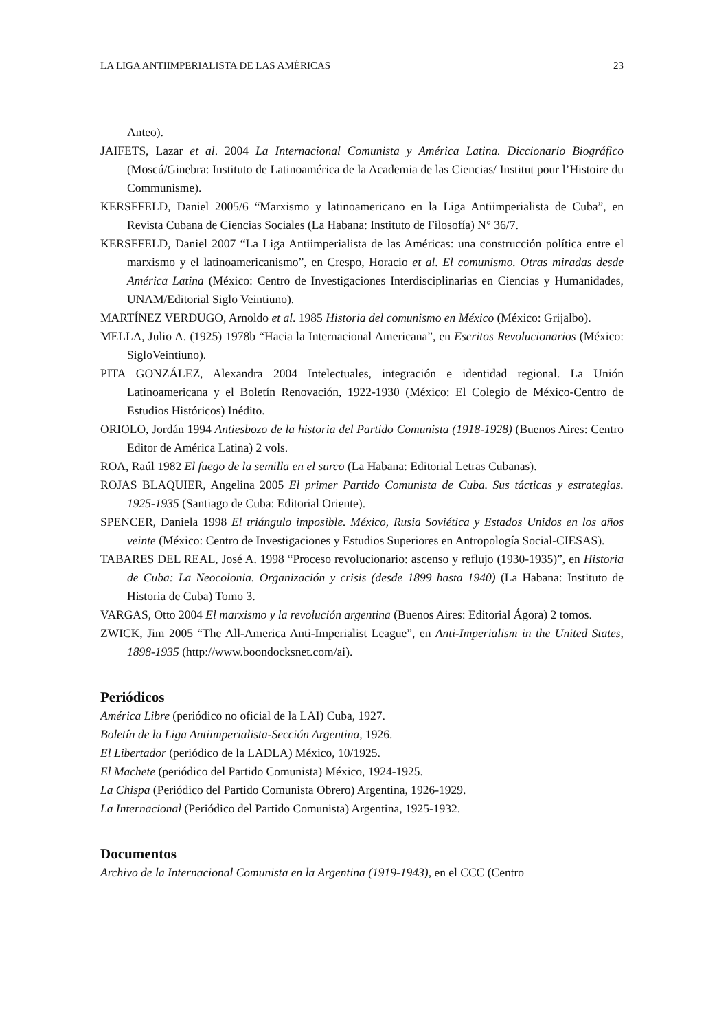LA LIGA ANTIIMPERIALISTA DE LAS AMÉRICAS 23
Anteo).
JAIFETS, Lazar et al. 2004 La Internacional Comunista y América Latina. Diccionario Biográfico (Moscú/Ginebra: Instituto de Latinoamérica de la Academia de las Ciencias/ Institut pour l’Histoire du Communisme).
KERSFFELD, Daniel 2005/6 “Marxismo y latinoamericano en la Liga Antiimperialista de Cuba”, en Revista Cubana de Ciencias Sociales (La Habana: Instituto de Filosofía) N° 36/7.
KERSFFELD, Daniel 2007 “La Liga Antiimperialista de las Américas: una construcción política entre el marxismo y el latinoamericanismo”, en Crespo, Horacio et al. El comunismo. Otras miradas desde América Latina (México: Centro de Investigaciones Interdisciplinarias en Ciencias y Humanidades, UNAM/Editorial Siglo Veintiuno).
MARTÍNEZ VERDUGO, Arnoldo et al. 1985 Historia del comunismo en México (México: Grijalbo).
MELLA, Julio A. (1925) 1978b “Hacia la Internacional Americana”, en Escritos Revolucionarios (México: SigloVeintiuno).
PITA GONZÁLEZ, Alexandra 2004 Intelectuales, integración e identidad regional. La Unión Latinoamericana y el Boletín Renovación, 1922-1930 (México: El Colegio de México-Centro de Estudios Históricos) Inédito.
ORIOLO, Jordán 1994 Antiesbozo de la historia del Partido Comunista (1918-1928) (Buenos Aires: Centro Editor de América Latina) 2 vols.
ROA, Raúl 1982 El fuego de la semilla en el surco (La Habana: Editorial Letras Cubanas).
ROJAS BLAQUIER, Angelina 2005 El primer Partido Comunista de Cuba. Sus tácticas y estrategias. 1925-1935 (Santiago de Cuba: Editorial Oriente).
SPENCER, Daniela 1998 El triángulo imposible. México, Rusia Soviética y Estados Unidos en los años veinte (México: Centro de Investigaciones y Estudios Superiores en Antropología Social-CIESAS).
TABARES DEL REAL, José A. 1998 “Proceso revolucionario: ascenso y reflujo (1930-1935)”, en Historia de Cuba: La Neocolonia. Organización y crisis (desde 1899 hasta 1940) (La Habana: Instituto de Historia de Cuba) Tomo 3.
VARGAS, Otto 2004 El marxismo y la revolución argentina (Buenos Aires: Editorial Ágora) 2 tomos.
ZWICK, Jim 2005 “The All-America Anti-Imperialist League”, en Anti-Imperialism in the United States, 1898-1935 (http://www.boondocksnet.com/ai).
Periódicos
América Libre (periódico no oficial de la LAI) Cuba, 1927.
Boletín de la Liga Antiimperialista-Sección Argentina, 1926.
El Libertador (periódico de la LADLA) México, 10/1925.
El Machete (periódico del Partido Comunista) México, 1924-1925.
La Chispa (Periódico del Partido Comunista Obrero) Argentina, 1926-1929.
La Internacional (Periódico del Partido Comunista) Argentina, 1925-1932.
Documentos
Archivo de la Internacional Comunista en la Argentina (1919-1943), en el CCC (Centro